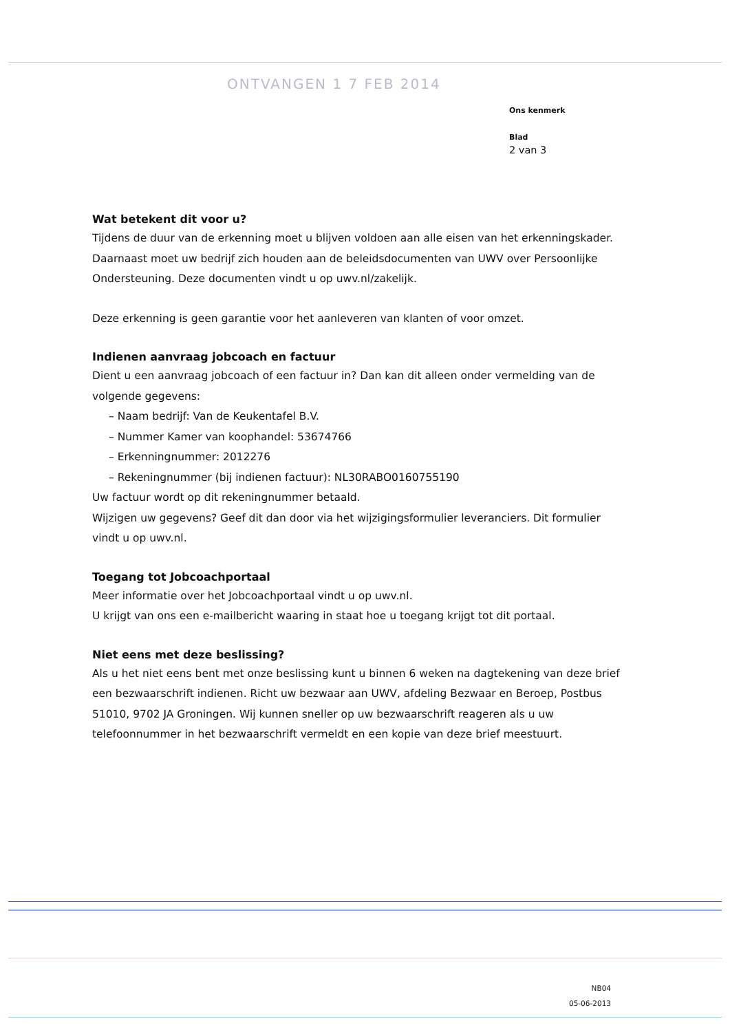ONTVANGEN 1 7 FEB 2014
Ons kenmerk
Blad
2 van 3
Wat betekent dit voor u?
Tijdens de duur van de erkenning moet u blijven voldoen aan alle eisen van het erkenningskader. Daarnaast moet uw bedrijf zich houden aan de beleidsdocumenten van UWV over Persoonlijke Ondersteuning. Deze documenten vindt u op uwv.nl/zakelijk.
Deze erkenning is geen garantie voor het aanleveren van klanten of voor omzet.
Indienen aanvraag jobcoach en factuur
Dient u een aanvraag jobcoach of een factuur in? Dan kan dit alleen onder vermelding van de volgende gegevens:
– Naam bedrijf: Van de Keukentafel B.V.
– Nummer Kamer van koophandel: 53674766
– Erkenningnummer: 2012276
– Rekeningnummer (bij indienen factuur): NL30RABO0160755190
Uw factuur wordt op dit rekeningnummer betaald.
Wijzigen uw gegevens? Geef dit dan door via het wijzigingsformulier leveranciers. Dit formulier vindt u op uwv.nl.
Toegang tot Jobcoachportaal
Meer informatie over het Jobcoachportaal vindt u op uwv.nl.
U krijgt van ons een e-mailbericht waaring in staat hoe u toegang krijgt tot dit portaal.
Niet eens met deze beslissing?
Als u het niet eens bent met onze beslissing kunt u binnen 6 weken na dagtekening van deze brief een bezwaarschrift indienen. Richt uw bezwaar aan UWV, afdeling Bezwaar en Beroep, Postbus 51010, 9702 JA Groningen. Wij kunnen sneller op uw bezwaarschrift reageren als u uw telefoonnummer in het bezwaarschrift vermeldt en een kopie van deze brief meestuurt.
NB04
05-06-2013